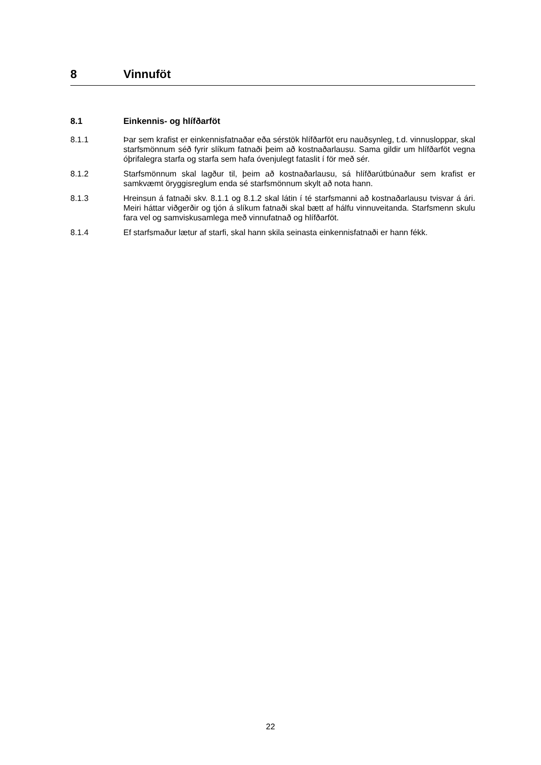8 Vinnuföt
8.1 Einkennis- og hlífðarföt
8.1.1 Þar sem krafist er einkennisfatnaðar eða sérstök hlífðarföt eru nauðsynleg, t.d. vinnusloppar, skal starfsmönnum séð fyrir slíkum fatnaði þeim að kostnaðarlausu. Sama gildir um hlífðarföt vegna óþrifalegra starfa og starfa sem hafa óvenjulegt fataslit í för með sér.
8.1.2 Starfsmönnum skal lagður til, þeim að kostnaðarlausu, sá hlífðarútbúnaður sem krafist er samkvæmt öryggisreglum enda sé starfsmönnum skylt að nota hann.
8.1.3 Hreinsun á fatnaði skv. 8.1.1 og 8.1.2 skal látin í té starfsmanni að kostnaðarlausu tvisvar á ári. Meiri háttar viðgerðir og tjón á slíkum fatnaði skal bætt af hálfu vinnuveitanda. Starfsmenn skulu fara vel og samviskusamlega með vinnufatnað og hlífðarföt.
8.1.4 Ef starfsmaður lætur af starfi, skal hann skila seinasta einkennisfatnaði er hann fékk.
22